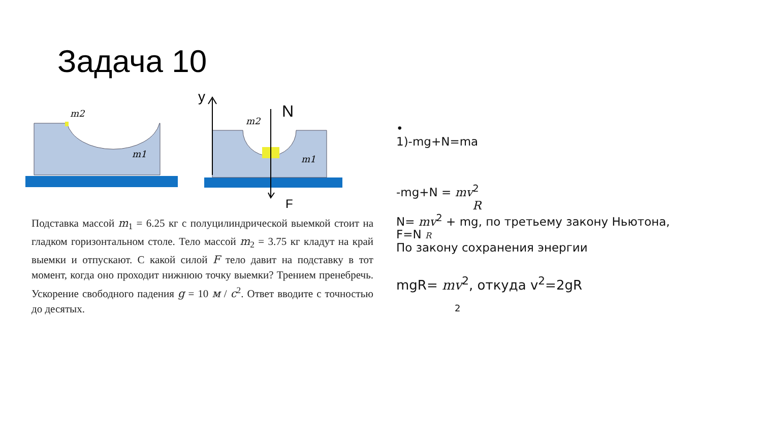Задача 10
m2
m1
m2
m1
y
N
F
Подставка массой m<sub>1</sub> = 6.25 кг с полуцилиндрической выемкой стоит на гладком горизонтальном столе. Тело массой m<sub>2</sub> = 3.75 кг кладут на край выемки и отпускают. С какой силой F тело давит на подставку в тот момент, когда оно проходит нижнюю точку выемки? Трением пренебречь. Ускорение свободного падения g = 10 м / с<sup>2</sup>. Ответ вводите с точностью до десятых.
•
1)-mg+N=ma
-mg+N = mv<sup>2</sup>
R
N= mv<sup>2</sup> + mg, по третьему закону Ньютона,
F=N R
По закону сохранения энергии
mgR= mv<sup>2</sup>, откуда v<sup>2</sup>=2gR
2